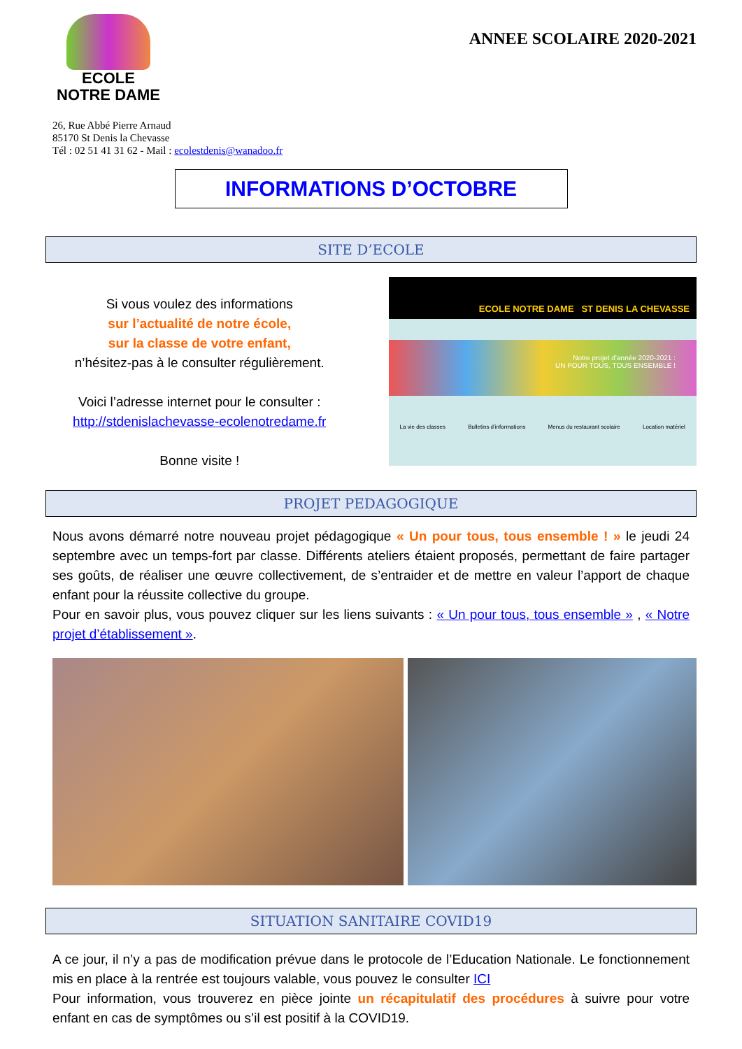ECOLE
NOTRE DAME
ANNEE SCOLAIRE 2020-2021
26, Rue Abbé Pierre Arnaud
85170 St Denis la Chevasse
Tél : 02 51 41 31 62 - Mail : ecolestdenis@wanadoo.fr
INFORMATIONS D’OCTOBRE
SITE D’ECOLE
Si vous voulez des informations
sur l’actualité de notre école,
sur la classe de votre enfant,
n’hésitez-pas à le consulter régulièrement.
Voici l’adresse internet pour le consulter :
http://stdenislachevasse-ecolenotredame.fr
Bonne visite !
ECOLE NOTRE DAME ST DENIS LA CHEVASSE
Notre projet d’année 2020-2021 :
UN POUR TOUS, TOUS ENSEMBLE !
La vie des classes Bulletins d’informations Menus du restaurant scolaire Location matériel
PROJET PEDAGOGIQUE
Nous avons démarré notre nouveau projet pédagogique « Un pour tous, tous ensemble ! » le jeudi 24 septembre avec un temps-fort par classe. Différents ateliers étaient proposés, permettant de faire partager ses goûts, de réaliser une œuvre collectivement, de s’entraider et de mettre en valeur l’apport de chaque enfant pour la réussite collective du groupe.
Pour en savoir plus, vous pouvez cliquer sur les liens suivants : « Un pour tous, tous ensemble » , « Notre projet d’établissement ».
SITUATION SANITAIRE COVID19
A ce jour, il n’y a pas de modification prévue dans le protocole de l’Education Nationale. Le fonctionnement mis en place à la rentrée est toujours valable, vous pouvez le consulter ICI
Pour information, vous trouverez en pièce jointe un récapitulatif des procédures à suivre pour votre enfant en cas de symptômes ou s’il est positif à la COVID19.